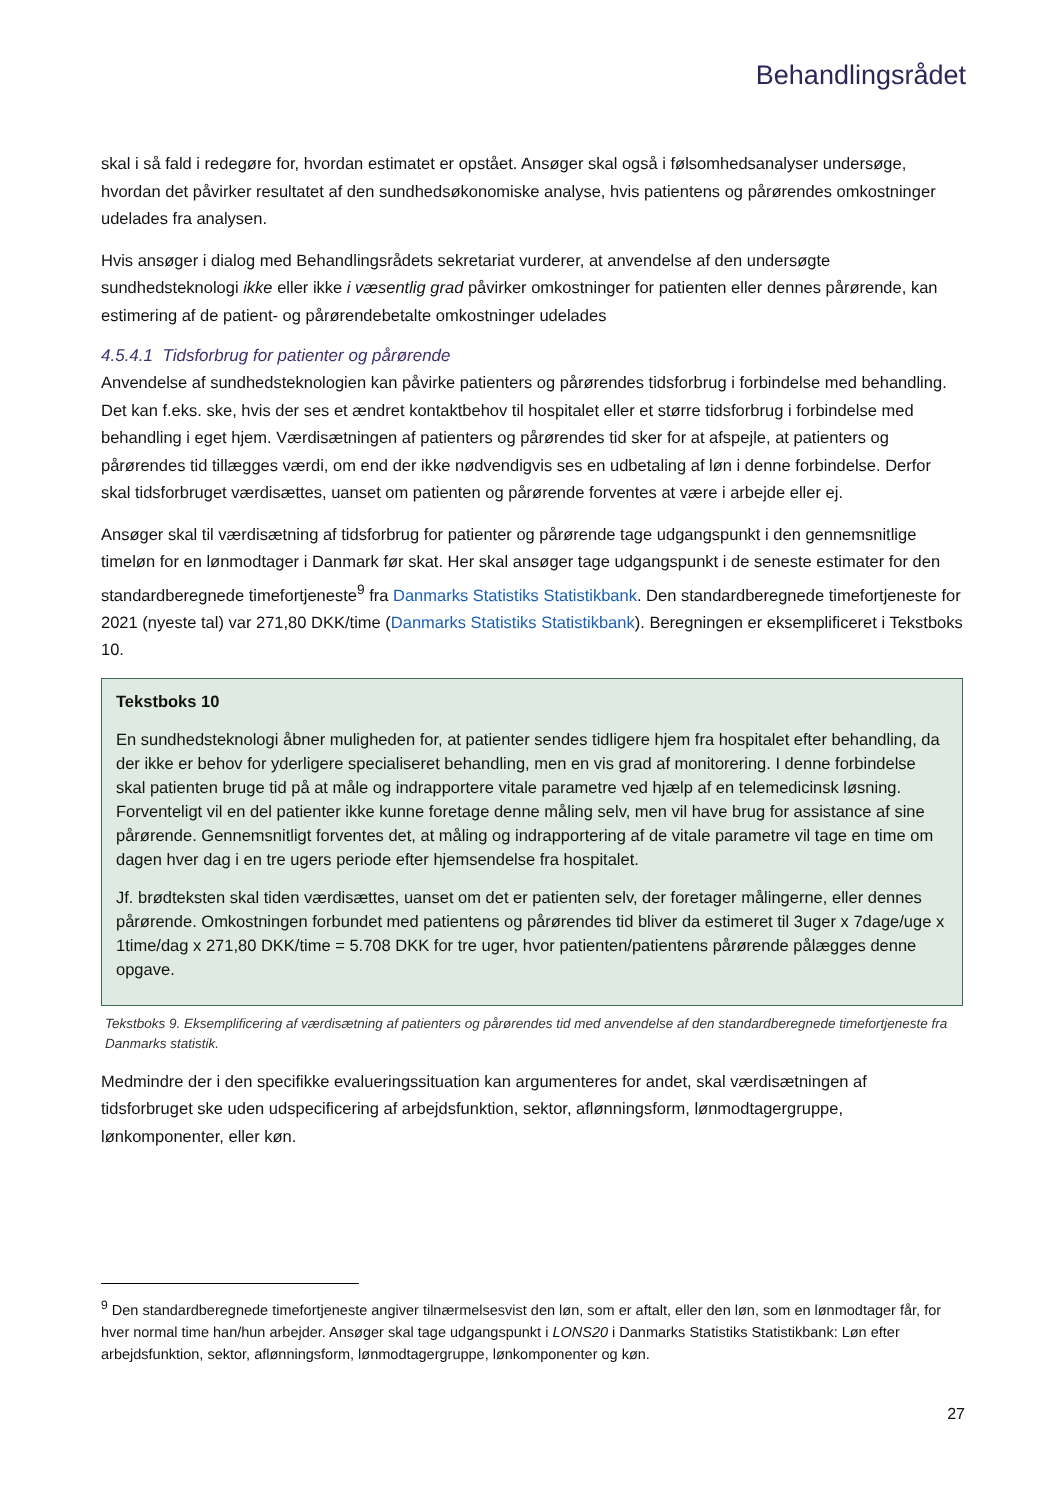Behandlingsrådet
skal i så fald i redegøre for, hvordan estimatet er opstået. Ansøger skal også i følsomhedsanalyser undersøge, hvordan det påvirker resultatet af den sundhedsøkonomiske analyse, hvis patientens og pårørendes omkostninger udelades fra analysen.
Hvis ansøger i dialog med Behandlingsrådets sekretariat vurderer, at anvendelse af den undersøgte sundhedsteknologi ikke eller ikke i væsentlig grad påvirker omkostninger for patienten eller dennes pårørende, kan estimering af de patient- og pårørendebetalte omkostninger udelades
4.5.4.1 Tidsforbrug for patienter og pårørende
Anvendelse af sundhedsteknologien kan påvirke patienters og pårørendes tidsforbrug i forbindelse med behandling. Det kan f.eks. ske, hvis der ses et ændret kontaktbehov til hospitalet eller et større tidsforbrug i forbindelse med behandling i eget hjem. Værdisætningen af patienters og pårørendes tid sker for at afspejle, at patienters og pårørendes tid tillægges værdi, om end der ikke nødvendigvis ses en udbetaling af løn i denne forbindelse. Derfor skal tidsforbruget værdisættes, uanset om patienten og pårørende forventes at være i arbejde eller ej.
Ansøger skal til værdisætning af tidsforbrug for patienter og pårørende tage udgangspunkt i den gennemsnitlige timeløn for en lønmodtager i Danmark før skat. Her skal ansøger tage udgangspunkt i de seneste estimater for den standardberegnede timefortjeneste<sup>9</sup> fra Danmarks Statistiks Statistikbank. Den standardberegnede timefortjeneste for 2021 (nyeste tal) var 271,80 DKK/time (Danmarks Statistiks Statistikbank). Beregningen er eksemplificeret i Tekstboks 10.
Tekstboks 10
En sundhedsteknologi åbner muligheden for, at patienter sendes tidligere hjem fra hospitalet efter behandling, da der ikke er behov for yderligere specialiseret behandling, men en vis grad af monitorering. I denne forbindelse skal patienten bruge tid på at måle og indrapportere vitale parametre ved hjælp af en telemedicinsk løsning. Forventeligt vil en del patienter ikke kunne foretage denne måling selv, men vil have brug for assistance af sine pårørende. Gennemsnitligt forventes det, at måling og indrapportering af de vitale parametre vil tage en time om dagen hver dag i en tre ugers periode efter hjemsendelse fra hospitalet.
Jf. brødteksten skal tiden værdisættes, uanset om det er patienten selv, der foretager målingerne, eller dennes pårørende. Omkostningen forbundet med patientens og pårørendes tid bliver da estimeret til 3uger x 7dage/uge x 1time/dag x 271,80 DKK/time = 5.708 DKK for tre uger, hvor patienten/patientens pårørende pålægges denne opgave.
Tekstboks 9. Eksemplificering af værdisætning af patienters og pårørendes tid med anvendelse af den standardberegnede timefortjeneste fra Danmarks statistik.
Medmindre der i den specifikke evalueringssituation kan argumenteres for andet, skal værdisætningen af tidsforbruget ske uden udspecificering af arbejdsfunktion, sektor, aflønningsform, lønmodtagergruppe, lønkomponenter, eller køn.
<sup>9</sup> Den standardberegnede timefortjeneste angiver tilnærmelsesvist den løn, som er aftalt, eller den løn, som en lønmodtager får, for hver normal time han/hun arbejder. Ansøger skal tage udgangspunkt i LONS20 i Danmarks Statistiks Statistikbank: Løn efter arbejdsfunktion, sektor, aflønningsform, lønmodtagergruppe, lønkomponenter og køn.
27